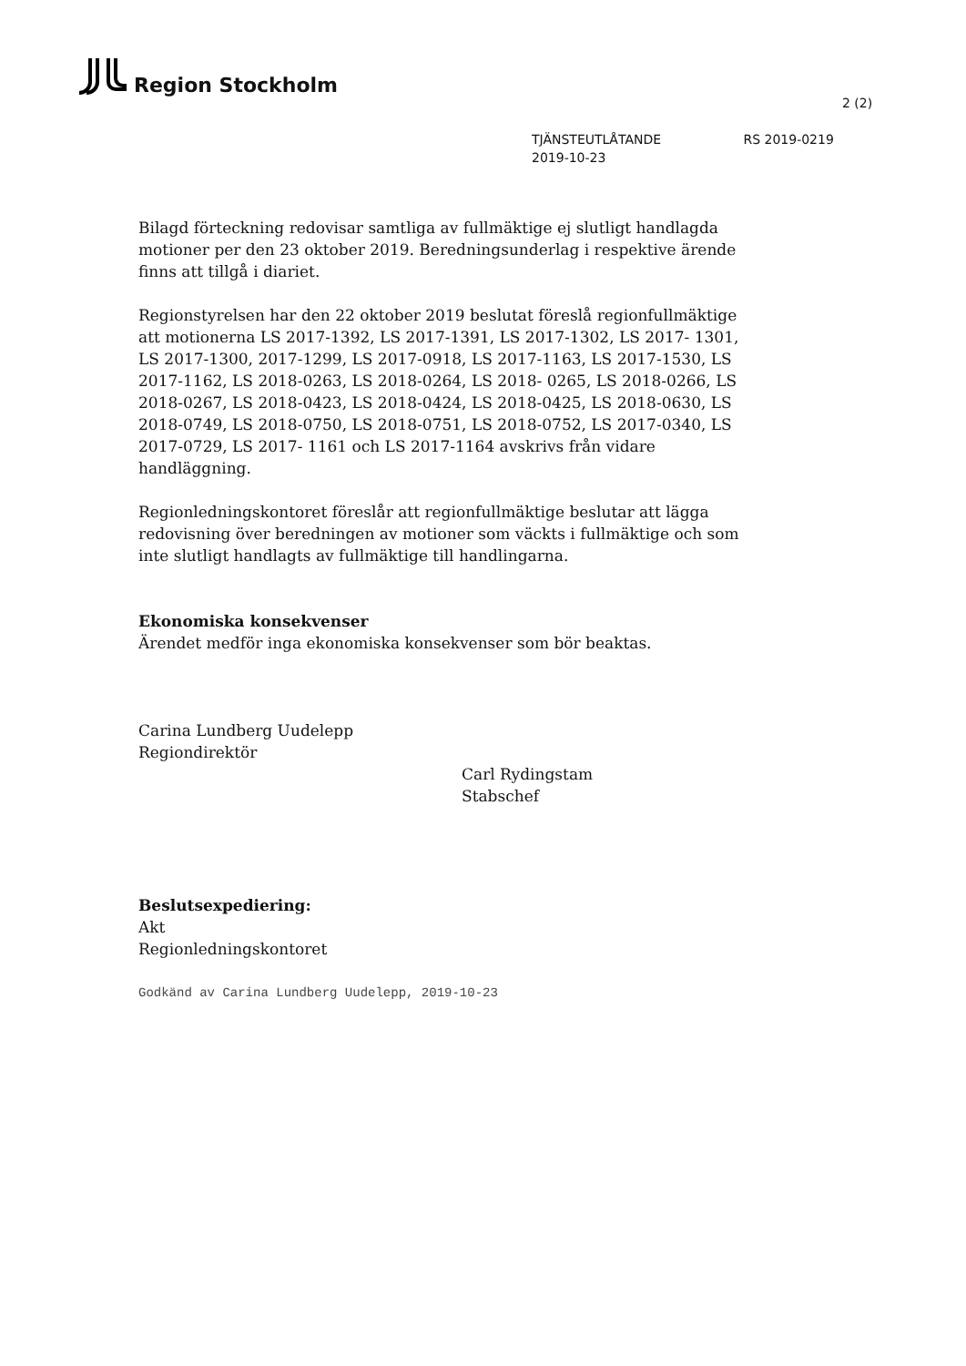Region Stockholm
2 (2)
TJÄNSTEUTLÅTANDE RS 2019-0219
2019-10-23
Bilagd förteckning redovisar samtliga av fullmäktige ej slutligt handlagda motioner per den 23 oktober 2019. Beredningsunderlag i respektive ärende finns att tillgå i diariet.
Regionstyrelsen har den 22 oktober 2019 beslutat föreslå regionfullmäktige att motionerna LS 2017-1392, LS 2017-1391, LS 2017-1302, LS 2017- 1301, LS 2017-1300, 2017-1299, LS 2017-0918, LS 2017-1163, LS 2017-1530, LS 2017-1162, LS 2018-0263, LS 2018-0264, LS 2018- 0265, LS 2018-0266, LS 2018-0267, LS 2018-0423, LS 2018-0424, LS 2018-0425, LS 2018-0630, LS 2018-0749, LS 2018-0750, LS 2018-0751, LS 2018-0752, LS 2017-0340, LS 2017-0729, LS 2017- 1161 och LS 2017-1164 avskrivs från vidare handläggning.
Regionledningskontoret föreslår att regionfullmäktige beslutar att lägga redovisning över beredningen av motioner som väckts i fullmäktige och som inte slutligt handlagts av fullmäktige till handlingarna.
Ekonomiska konsekvenser
Ärendet medför inga ekonomiska konsekvenser som bör beaktas.
Carina Lundberg Uudelepp
Regiondirektör
Carl Rydingstam
Stabschef
Beslutsexpediering:
Akt
Regionledningskontoret
Godkänd av Carina Lundberg Uudelepp, 2019-10-23